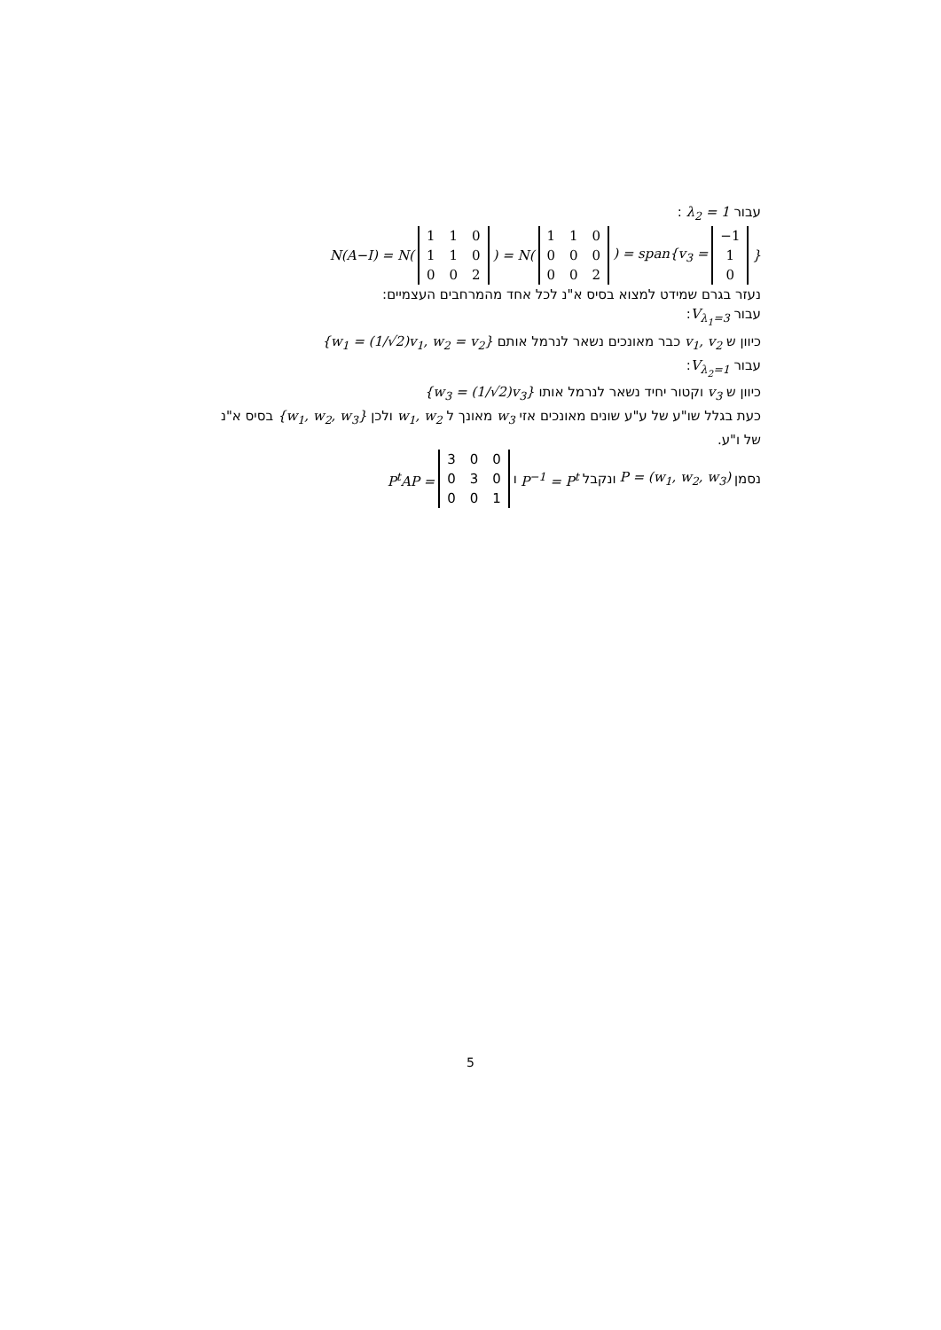עבור λ<sub>2</sub> = 1 :
N(A−I) = N(
| 1 | 1 | 0 |
| 1 | 1 | 0 |
| 0 | 0 | 2 |
) = N(
| 1 | 1 | 0 |
| 0 | 0 | 0 |
| 0 | 0 | 2 |
) = span{v<sub>3</sub> =
| −1 |
| 1 |
| 0 |
}
נעזר בגרם שמידט למצוא בסיס א"נ לכל אחד מהמרחבים העצמיים:
עבור V<sub>λ<sub>1</sub>=3</sub>:
כיוון ש v<sub>1</sub>, v<sub>2</sub> כבר מאונכים נשאר לנרמל אותם {w<sub>1</sub> = (1/√2)v<sub>1</sub>, w<sub>2</sub> = v<sub>2</sub>}
עבור V<sub>λ<sub>2</sub>=1</sub>:
כיוון ש v<sub>3</sub> וקטור יחיד נשאר לנרמל אותו {w<sub>3</sub> = (1/√2)v<sub>3</sub>}
כעת בגלל שו"ע של ע"ע שונים מאונכים אזי w<sub>3</sub> מאונך ל w<sub>1</sub>, w<sub>2</sub> ולכן {w<sub>1</sub>, w<sub>2</sub>, w<sub>3</sub>} בסיס א"נ של ו"ע.
נסמן P = (w<sub>1</sub>, w<sub>2</sub>, w<sub>3</sub>) ונקבל P<sup>−1</sup> = P<sup>t</sup> ו P<sup>t</sup>AP =
| 3 | 0 | 0 |
| 0 | 3 | 0 |
| 0 | 0 | 1 |
5